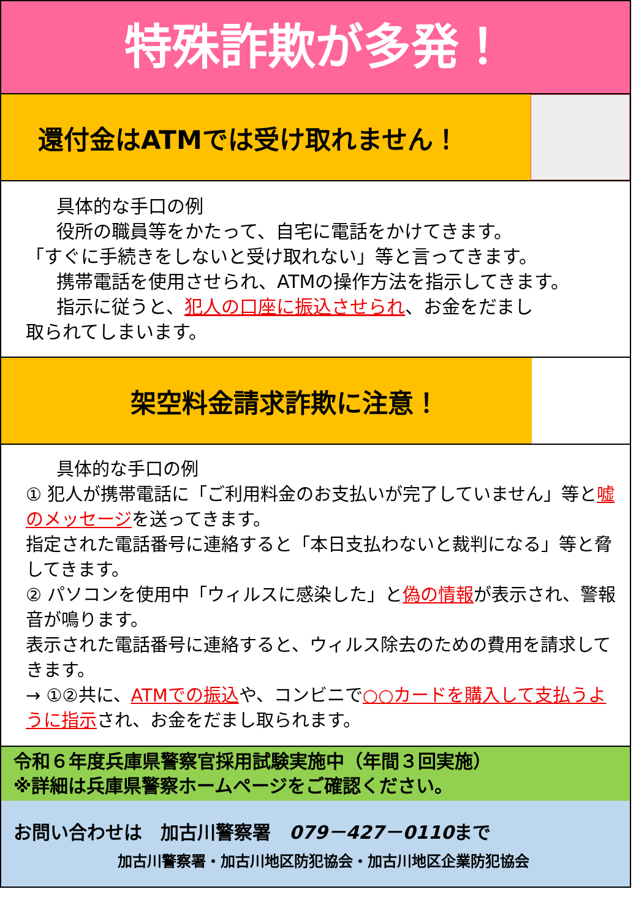特殊詐欺が多発！
還付金はATMでは受け取れません！
具体的な手口の例
役所の職員等をかたって、自宅に電話をかけてきます。
「すぐに手続きをしないと受け取れない」等と言ってきます。
携帯電話を使用させられ、ATMの操作方法を指示してきます。
指示に従うと、犯人の口座に振込させられ、お金をだまし
取られてしまいます。
架空料金請求詐欺に注意！
具体的な手口の例
① 犯人が携帯電話に「ご利用料金のお支払いが完了していません」等と嘘のメッセージを送ってきます。
指定された電話番号に連絡すると「本日支払わないと裁判になる」等と脅してきます。
② パソコンを使用中「ウィルスに感染した」と偽の情報が表示され、警報音が鳴ります。
表示された電話番号に連絡すると、ウィルス除去のための費用を請求してきます。
→ ①②共に、ATMでの振込や、コンビニで○○カードを購入して支払うように指示され、お金をだまし取られます。
令和６年度兵庫県警察官採用試験実施中（年間３回実施）
※詳細は兵庫県警察ホームページをご確認ください。
お問い合わせは　加古川警察署　079－427－0110まで
加古川警察署・加古川地区防犯協会・加古川地区企業防犯協会